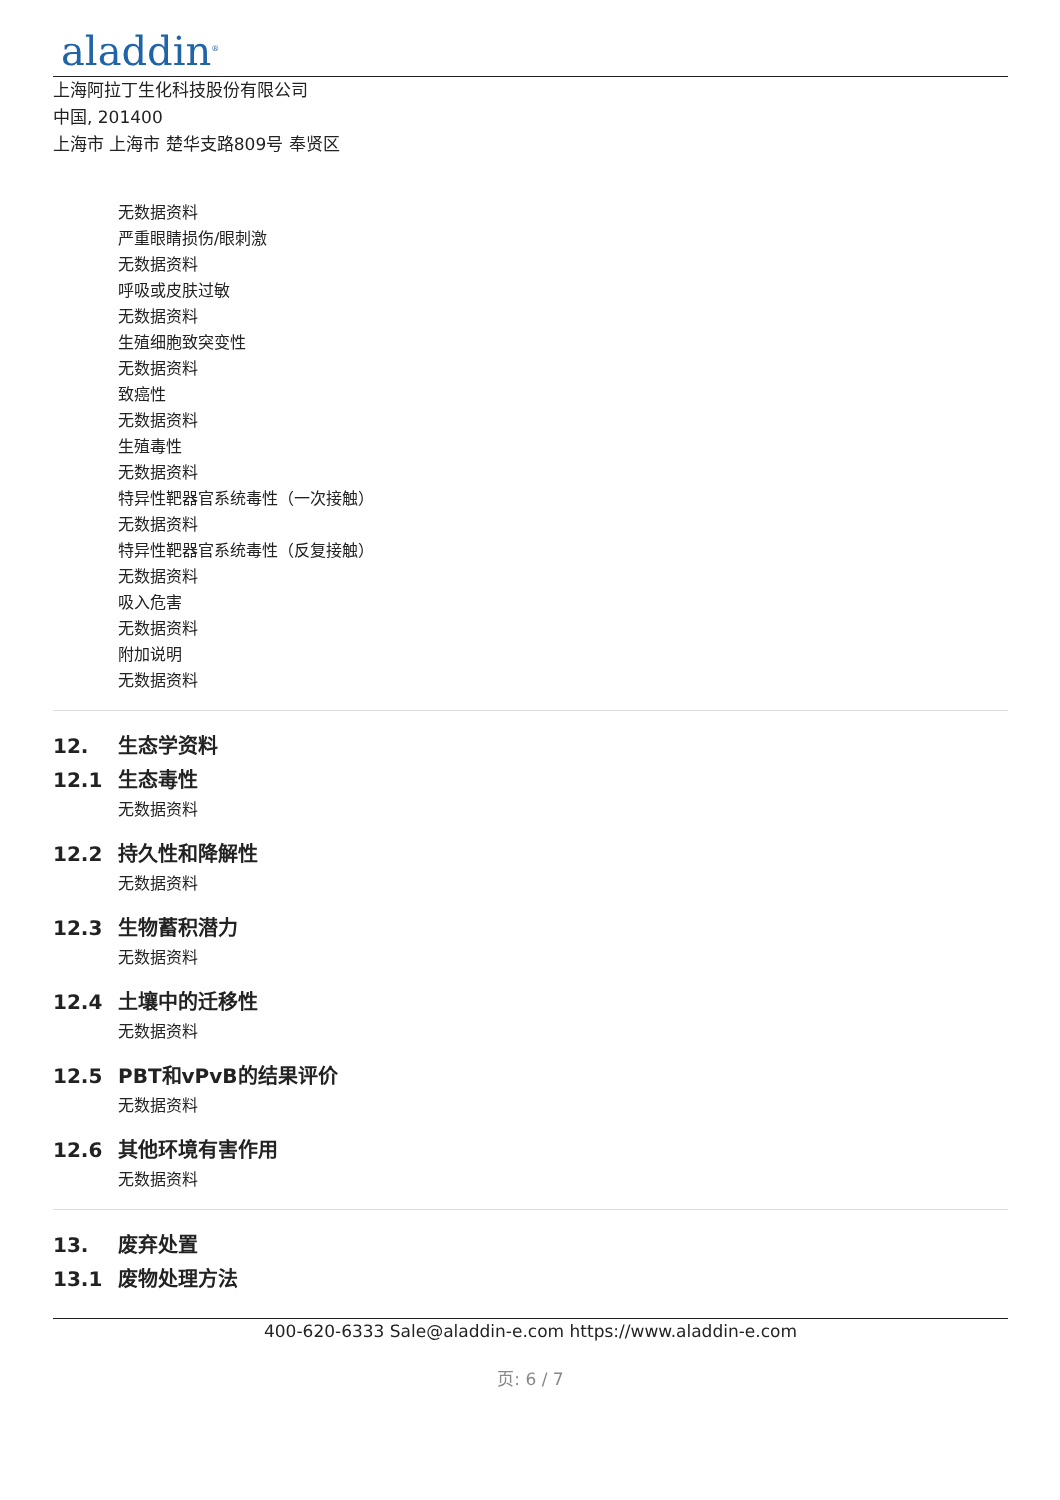aladdin<sup>®</sup>
上海阿拉丁生化科技股份有限公司
中国, 201400
上海市 上海市 楚华支路809号 奉贤区
无数据资料
严重眼睛损伤/眼刺激
无数据资料
呼吸或皮肤过敏
无数据资料
生殖细胞致突变性
无数据资料
致癌性
无数据资料
生殖毒性
无数据资料
特异性靶器官系统毒性（一次接触）
无数据资料
特异性靶器官系统毒性（反复接触）
无数据资料
吸入危害
无数据资料
附加说明
无数据资料
12. 生态学资料
12.1 生态毒性
无数据资料
12.2 持久性和降解性
无数据资料
12.3 生物蓄积潜力
无数据资料
12.4 土壤中的迁移性
无数据资料
12.5 PBT和vPvB的结果评价
无数据资料
12.6 其他环境有害作用
无数据资料
13. 废弃处置
13.1 废物处理方法
400-620-6333 Sale@aladdin-e.com https://www.aladdin-e.com
页: 6 / 7